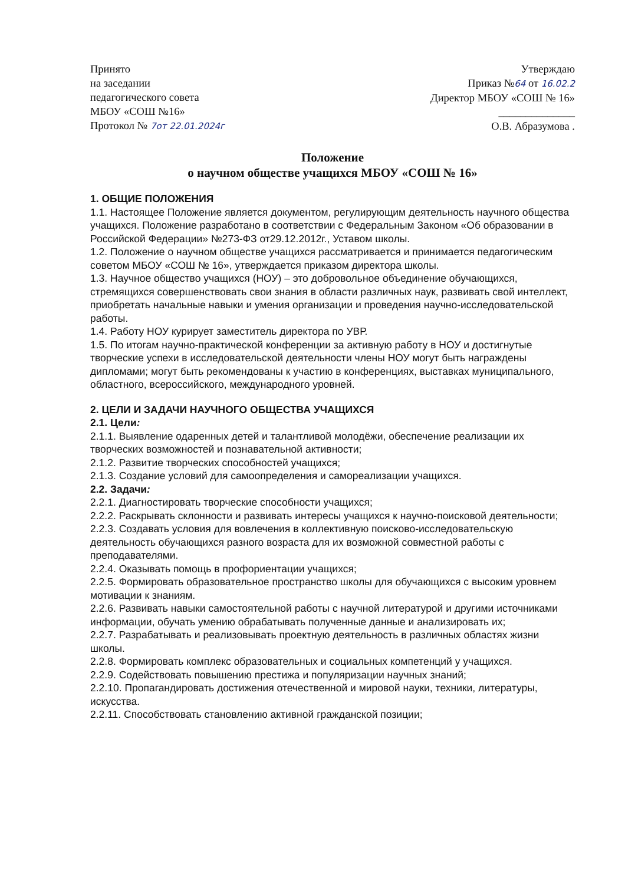Принято
на заседании
педагогического совета
МБОУ «СОШ №16»
Протокол № 7от 22.01.2024г
Утверждаю
Приказ №64 от 16.02.2
Директор МБОУ «СОШ № 16»
______________
О.В. Абразумова .
Положение
о научном обществе учащихся МБОУ «СОШ № 16»
1. ОБЩИЕ ПОЛОЖЕНИЯ
1.1. Настоящее Положение является документом, регулирующим деятельность научного общества учащихся. Положение разработано в соответствии с Федеральным Законом «Об образовании в Российской Федерации» №273-ФЗ от29.12.2012г., Уставом школы.
1.2. Положение о научном обществе учащихся рассматривается и принимается педагогическим советом МБОУ «СОШ № 16», утверждается приказом директора школы.
1.3. Научное общество учащихся (НОУ) – это добровольное объединение обучающихся, стремящихся совершенствовать свои знания в области различных наук, развивать свой интеллект, приобретать начальные навыки и умения организации и проведения научно-исследовательской работы.
1.4. Работу НОУ курирует заместитель директора по УВР.
1.5. По итогам научно-практической конференции за активную работу в НОУ и достигнутые творческие успехи в исследовательской деятельности члены НОУ могут быть награждены дипломами; могут быть рекомендованы к участию в конференциях, выставках муниципального, областного, всероссийского, международного уровней.
2. ЦЕЛИ И ЗАДАЧИ НАУЧНОГО ОБЩЕСТВА УЧАЩИХСЯ
2.1. Цели:
2.1.1. Выявление одаренных детей и талантливой молодёжи, обеспечение реализации их творческих возможностей и познавательной активности;
2.1.2. Развитие творческих способностей учащихся;
2.1.3. Создание условий для самоопределения и самореализации учащихся.
2.2. Задачи:
2.2.1. Диагностировать творческие способности учащихся;
2.2.2. Раскрывать склонности и развивать интересы учащихся к научно-поисковой деятельности;
2.2.3. Создавать условия для вовлечения в коллективную поисково-исследовательскую деятельность обучающихся разного возраста для их возможной совместной работы с преподавателями.
2.2.4. Оказывать помощь в профориентации учащихся;
2.2.5. Формировать образовательное пространство школы для обучающихся с высоким уровнем мотивации к знаниям.
2.2.6. Развивать навыки самостоятельной работы с научной литературой и другими источниками информации, обучать умению обрабатывать полученные данные и анализировать их;
2.2.7. Разрабатывать и реализовывать проектную деятельность в различных областях жизни школы.
2.2.8. Формировать комплекс образовательных и социальных компетенций у учащихся.
2.2.9. Содействовать повышению престижа и популяризации научных знаний;
2.2.10. Пропагандировать достижения отечественной и мировой науки, техники, литературы, искусства.
2.2.11. Способствовать становлению активной гражданской позиции;